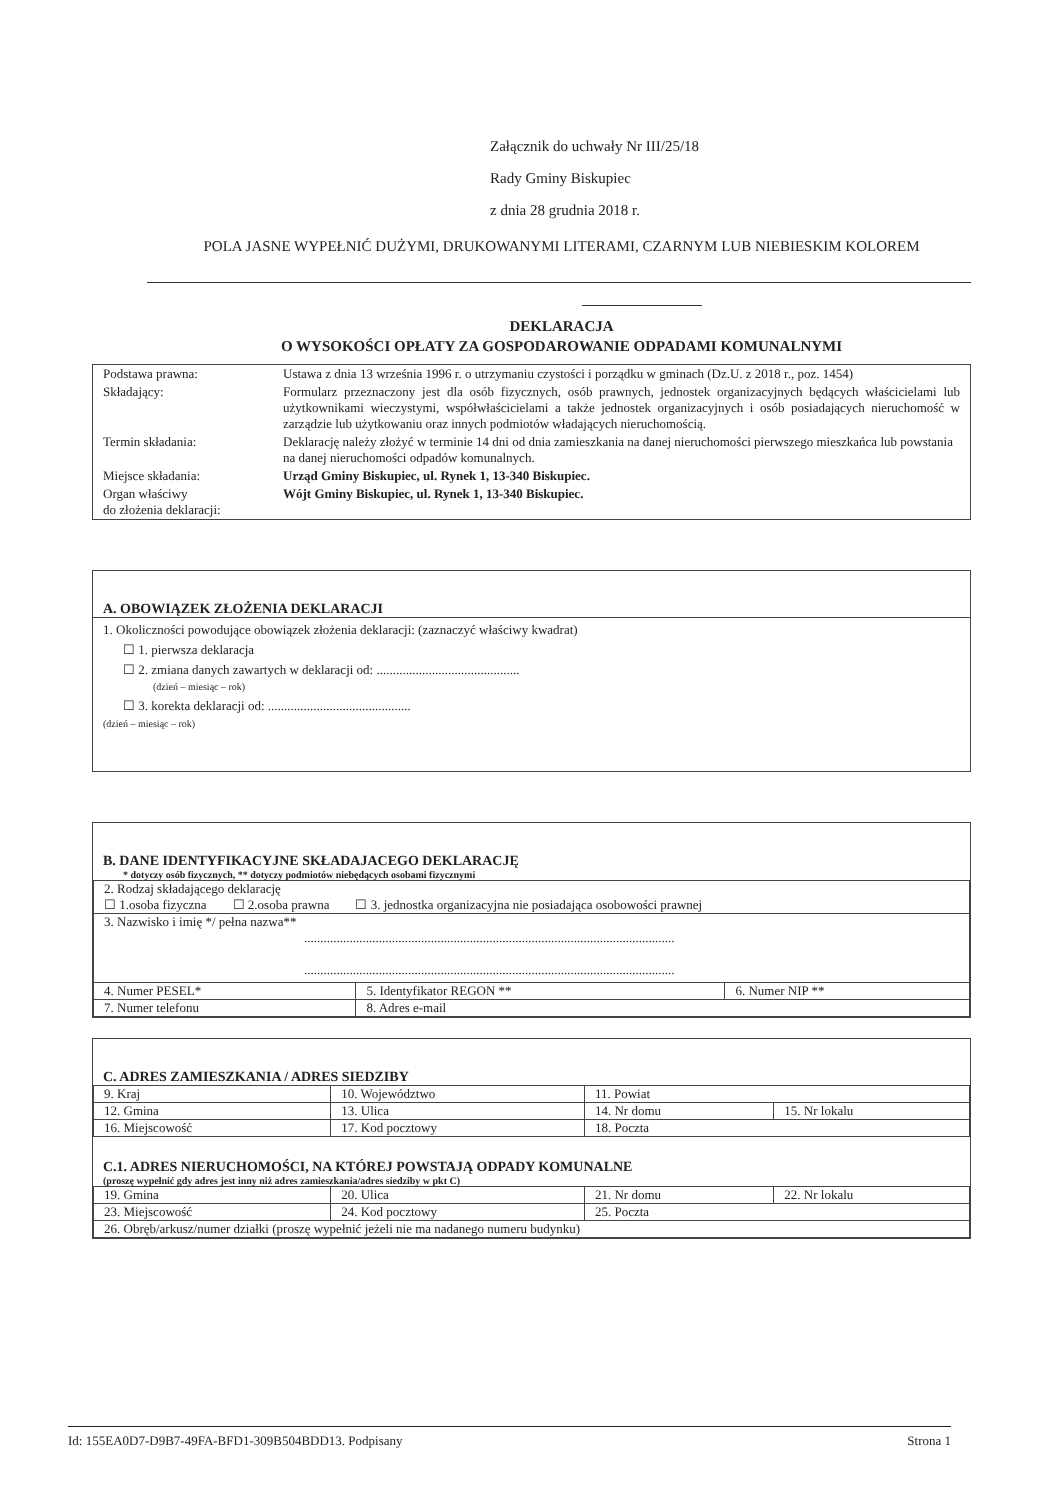Załącznik do uchwały Nr III/25/18
Rady Gminy Biskupiec
z dnia 28 grudnia 2018 r.
POLA JASNE WYPEŁNIĆ DUŻYMI, DRUKOWANYMI LITERAMI, CZARNYM LUB NIEBIESKIM KOLOREM
DEKLARACJA
O WYSOKOŚCI OPŁATY ZA GOSPODAROWANIE ODPADAMI KOMUNALNYMI
| Podstawa prawna: | Ustawa z dnia 13 września 1996 r. o utrzymaniu czystości i porządku w gminach (Dz.U. z 2018 r., poz. 1454) |
| Składający: | Formularz przeznaczony jest dla osób fizycznych, osób prawnych, jednostek organizacyjnych będących właścicielami lub użytkownikami wieczystymi, współwłaścicielami a także jednostek organizacyjnych i osób posiadających nieruchomość w zarządzie lub użytkowaniu oraz innych podmiotów władających nieruchomością. |
| Termin składania: | Deklarację należy złożyć w terminie 14 dni od dnia zamieszkania na danej nieruchomości pierwszego mieszkańca lub powstania na danej nieruchomości odpadów komunalnych. |
| Miejsce składania: | Urząd Gminy Biskupiec, ul. Rynek 1, 13-340 Biskupiec. |
| Organ właściwy do złożenia deklaracji: | Wójt Gminy Biskupiec, ul. Rynek 1, 13-340 Biskupiec. |
A. OBOWIĄZEK ZŁOŻENIA DEKLARACJI
1. Okoliczności powodujące obowiązek złożenia deklaracji: (zaznaczyć właściwy kwadrat)
☐ 1. pierwsza deklaracja
☐ 2. zmiana danych zawartych w deklaracji od: ............................................
(dzień – miesiąc – rok)
☐ 3. korekta deklaracji od: ............................................
(dzień – miesiąc – rok)
B. DANE IDENTYFIKACYJNE SKŁADAJACEGO DEKLARACJĘ
* dotyczy osób fizycznych, ** dotyczy podmiotów niebędących osobami fizycznymi
| 2. Rodzaj składającego deklarację ☐ 1.osoba fizyczna ☐ 2.osoba prawna ☐ 3. jednostka organizacyjna nie posiadająca osobowości prawnej | | |
| 3. Nazwisko i imię */ pełna nazwa** .................................................................................................................. .................................................................................................................. | | |
| 4. Numer PESEL* | 5. Identyfikator REGON ** | 6. Numer NIP ** |
| 7. Numer telefonu | 8. Adres e-mail | |
C. ADRES ZAMIESZKANIA / ADRES SIEDZIBY
| 9. Kraj | 10. Województwo | 11. Powiat | |
| 12. Gmina | 13. Ulica | 14. Nr domu | 15. Nr lokalu |
| 16. Miejscowość | 17. Kod pocztowy | 18. Poczta | |
C.1. ADRES NIERUCHOMOŚCI, NA KTÓREJ POWSTAJĄ ODPADY KOMUNALNE
(proszę wypełnić gdy adres jest inny niż adres zamieszkania/adres siedziby w pkt C)
| 19. Gmina | 20. Ulica | 21. Nr domu | 22. Nr lokalu |
| 23. Miejscowość | 24. Kod pocztowy | 25. Poczta | |
| 26. Obręb/arkusz/numer działki (proszę wypełnić jeżeli nie ma nadanego numeru budynku) | | | |
Id: 155EA0D7-D9B7-49FA-BFD1-309B504BDD13. Podpisany Strona 1